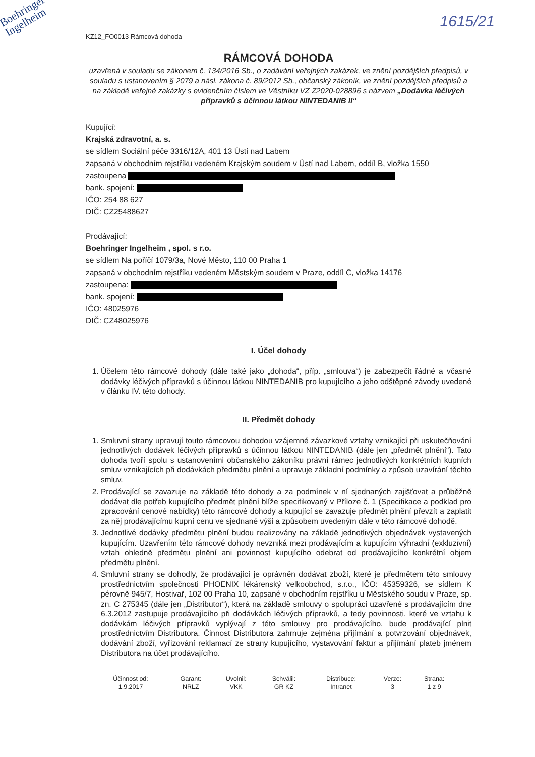Boehringer
Ingelheim
1615/21
KZ12_FO0013 Rámcová dohoda
RÁMCOVÁ DOHODA
uzavřená v souladu se zákonem č. 134/2016 Sb., o zadávání veřejných zakázek, ve znění pozdějších předpisů, v souladu s ustanovením § 2079 a násl. zákona č. 89/2012 Sb., občanský zákoník, ve znění pozdějších předpisů a na základě veřejné zakázky s evidenčním číslem ve Věstníku VZ Z2020-028896 s názvem „Dodávka léčivých přípravků s účinnou látkou NINTEDANIB II“
Kupující:
Krajská zdravotní, a. s.
se sídlem Sociální péče 3316/12A, 401 13 Ústí nad Labem
zapsaná v obchodním rejstříku vedeném Krajským soudem v Ústí nad Labem, oddíl B, vložka 1550
zastoupena
bank. spojení:
IČO: 254 88 627
DIČ: CZ25488627
Prodávající:
Boehringer Ingelheim , spol. s r.o.
se sídlem Na poříčí 1079/3a, Nové Město, 110 00 Praha 1
zapsaná v obchodním rejstříku vedeném Městským soudem v Praze, oddíl C, vložka 14176
zastoupena:
bank. spojení:
IČO: 48025976
DIČ: CZ48025976
I. Účel dohody
1. Účelem této rámcové dohody (dále také jako „dohoda“, příp. „smlouva“) je zabezpečit řádné a včasné dodávky léčivých přípravků s účinnou látkou NINTEDANIB pro kupujícího a jeho odštěpné závody uvedené v článku IV. této dohody.
II. Předmět dohody
1. Smluvní strany upravují touto rámcovou dohodou vzájemné závazkové vztahy vznikající při uskutečňování jednotlivých dodávek léčivých přípravků s účinnou látkou NINTEDANIB (dále jen „předmět plnění“). Tato dohoda tvoří spolu s ustanoveními občanského zákoníku právní rámec jednotlivých konkrétních kupních smluv vznikajících při dodávkách předmětu plnění a upravuje základní podmínky a způsob uzavírání těchto smluv.
2. Prodávající se zavazuje na základě této dohody a za podmínek v ní sjednaných zajišťovat a průběžně dodávat dle potřeb kupujícího předmět plnění blíže specifikovaný v Příloze č. 1 (Specifikace a podklad pro zpracování cenové nabídky) této rámcové dohody a kupující se zavazuje předmět plnění převzít a zaplatit za něj prodávajícímu kupní cenu ve sjednané výši a způsobem uvedeným dále v této rámcové dohodě.
3. Jednotlivé dodávky předmětu plnění budou realizovány na základě jednotlivých objednávek vystavených kupujícím. Uzavřením této rámcové dohody nevzniká mezi prodávajícím a kupujícím výhradní (exkluzivní) vztah ohledně předmětu plnění ani povinnost kupujícího odebrat od prodávajícího konkrétní objem předmětu plnění.
4. Smluvní strany se dohodly, že prodávající je oprávněn dodávat zboží, které je předmětem této smlouvy prostřednictvím společnosti PHOENIX lékárenský velkoobchod, s.r.o., IČO: 45359326, se sídlem K pérovně 945/7, Hostivař, 102 00 Praha 10, zapsané v obchodním rejstříku u Městského soudu v Praze, sp. zn. C 275345 (dále jen „Distributor“), která na základě smlouvy o spolupráci uzavřené s prodávajícím dne 6.3.2012 zastupuje prodávajícího při dodávkách léčivých přípravků, a tedy povinnosti, které ve vztahu k dodávkám léčivých přípravků vyplývají z této smlouvy pro prodávajícího, bude prodávající plnit prostřednictvím Distributora. Činnost Distributora zahrnuje zejména přijímání a potvrzování objednávek, dodávání zboží, vyřizování reklamací ze strany kupujícího, vystavování faktur a přijímání plateb jménem Distributora na účet prodávajícího.
| Účinnost od: | Garant: | Uvolnil: | Schválil: | Distribuce: | Verze: | Strana: |
| --- | --- | --- | --- | --- | --- | --- |
| 1.9.2017 | NRLZ | VKK | GR KZ | Intranet | 3 | 1 z 9 |